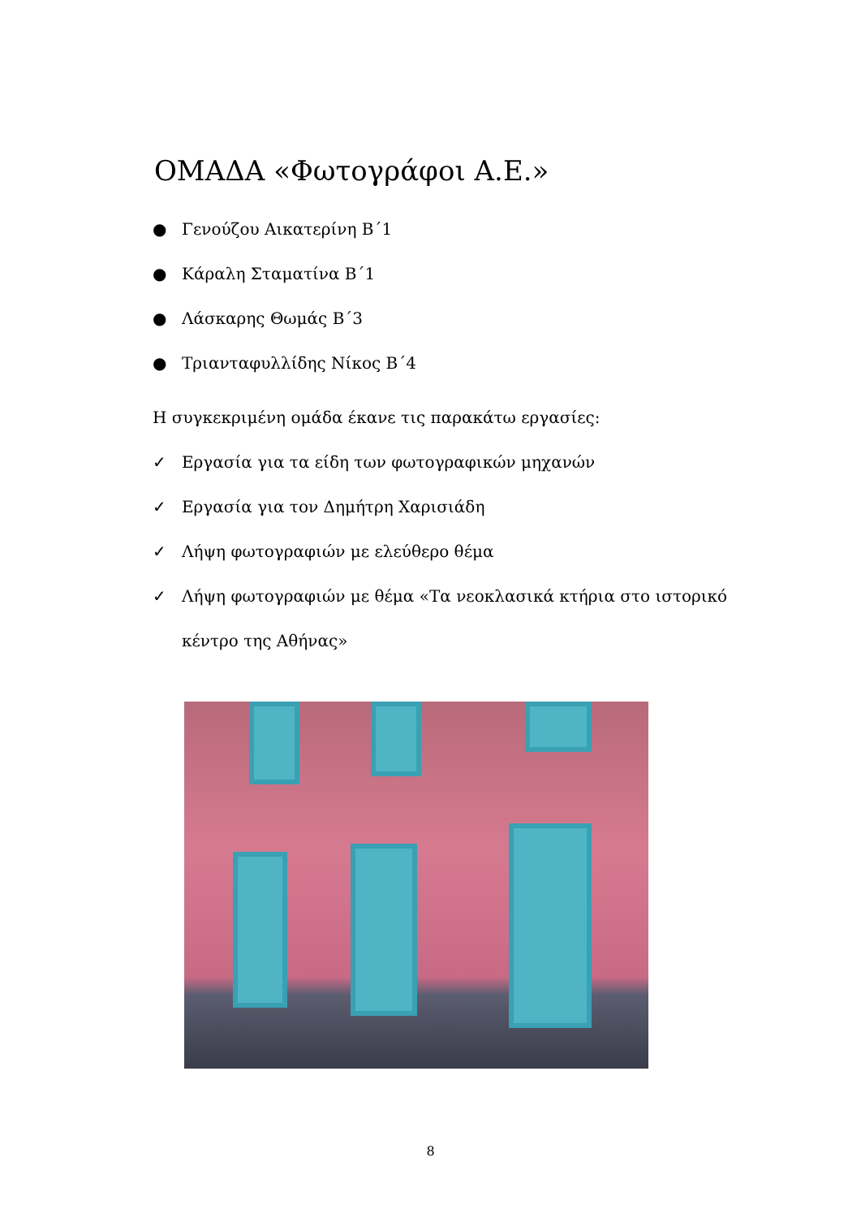ΟΜΑΔΑ «Φωτογράφοι Α.Ε.»
● Γενούζου Αικατερίνη Β΄1
● Κάραλη Σταματίνα Β΄1
● Λάσκαρης Θωμάς Β΄3
● Τριανταφυλλίδης Νίκος Β΄4
Η συγκεκριμένη ομάδα έκανε τις παρακάτω εργασίες:
✓ Εργασία για τα είδη των φωτογραφικών μηχανών
✓ Εργασία για τον Δημήτρη Χαρισιάδη
✓ Λήψη φωτογραφιών με ελεύθερο θέμα
✓ Λήψη φωτογραφιών με θέμα «Τα νεοκλασικά κτήρια στο ιστορικό κέντρο της Αθήνας»
8